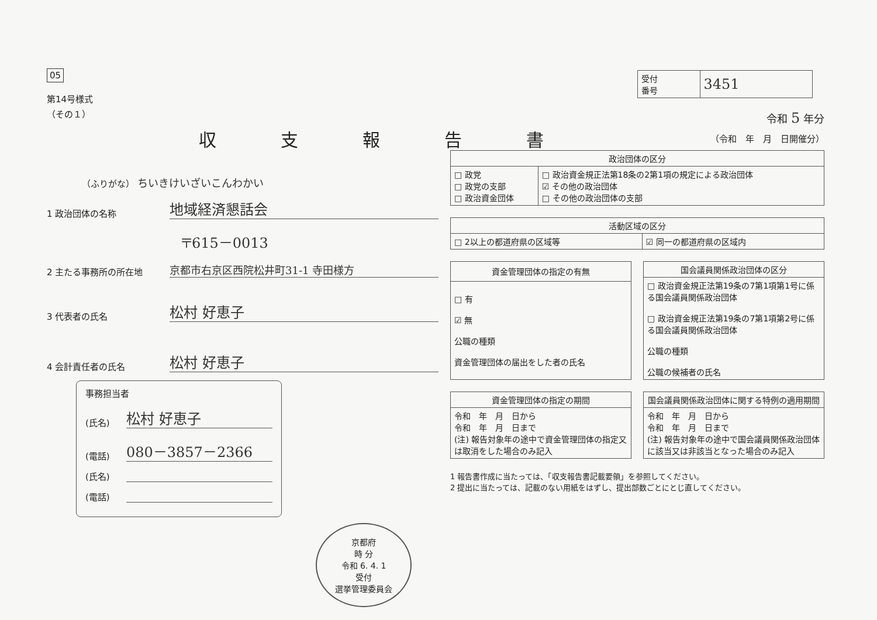05
第14号様式
（その１）
収支報告書
（ふりがな） ちいきけいざいこんわかい
1 政治団体の名称 地域経済懇話会
〒615－0013
2 主たる事務所の所在地 京都市右京区西院松井町31-1 寺田様方
3 代表者の氏名 松村 好恵子
4 会計責任者の氏名 松村 好恵子
事務担当者
(氏名) 松村 好恵子
(電話) 080－3857－2366
(氏名)
(電話)
京都府
時 分
令和 6. 4. 1
受付
選挙管理委員会
| 受付 番号 | 3451 |
令和 5 年分
（令和　年　月　日開催分）
| 政治団体の区分 | |
| --- | --- |
| □ 政党 □ 政党の支部 □ 政治資金団体 | □ 政治資金規正法第18条の2第1項の規定による政治団体 ☑ その他の政治団体 □ その他の政治団体の支部 |
| 活動区域の区分 | |
| --- | --- |
| □ 2以上の都道府県の区域等 | ☑ 同一の都道府県の区域内 |
| 資金管理団体の指定の有無 |
| --- |
| □ 有 ☑ 無 公職の種類 資金管理団体の届出をした者の氏名 |
| 国会議員関係政治団体の区分 |
| --- |
| □ 政治資金規正法第19条の7第1項第1号に係る国会議員関係政治団体 □ 政治資金規正法第19条の7第1項第2号に係る国会議員関係政治団体 公職の種類 公職の候補者の氏名 |
| 資金管理団体の指定の期間 |
| --- |
| 令和 年 月 日から 令和 年 月 日まで (注) 報告対象年の途中で資金管理団体の指定又は取消をした場合のみ記入 |
| 国会議員関係政治団体に関する特例の適用期間 |
| --- |
| 令和 年 月 日から 令和 年 月 日まで (注) 報告対象年の途中で国会議員関係政治団体に該当又は非該当となった場合のみ記入 |
1 報告書作成に当たっては、「収支報告書記載要領」を参照してください。
2 提出に当たっては、記載のない用紙をはずし、提出部数ごとにとじ直してください。